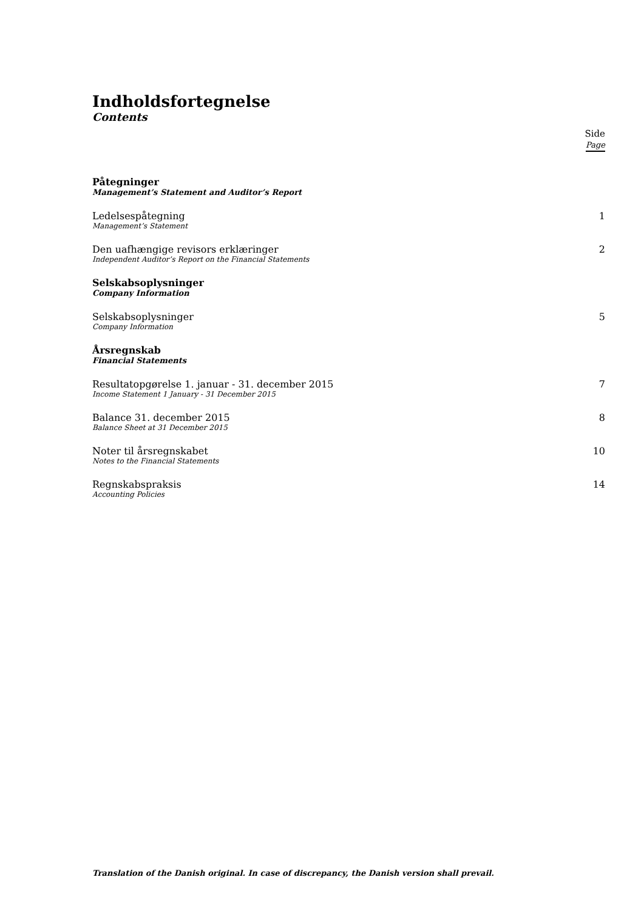Indholdsfortegnelse
Contents
Side
Page
Påtegninger
Management’s Statement and Auditor’s Report
Ledelsespåtegning
Management’s Statement
1
Den uafhængige revisors erklæringer
Independent Auditor’s Report on the Financial Statements
2
Selskabsoplysninger
Company Information
Selskabsoplysninger
Company Information
5
Årsregnskab
Financial Statements
Resultatopgørelse 1. januar - 31. december 2015
Income Statement 1 January - 31 December 2015
7
Balance 31. december 2015
Balance Sheet at 31 December 2015
8
Noter til årsregnskabet
Notes to the Financial Statements
10
Regnskabspraksis
Accounting Policies
14
Translation of the Danish original. In case of discrepancy, the Danish version shall prevail.